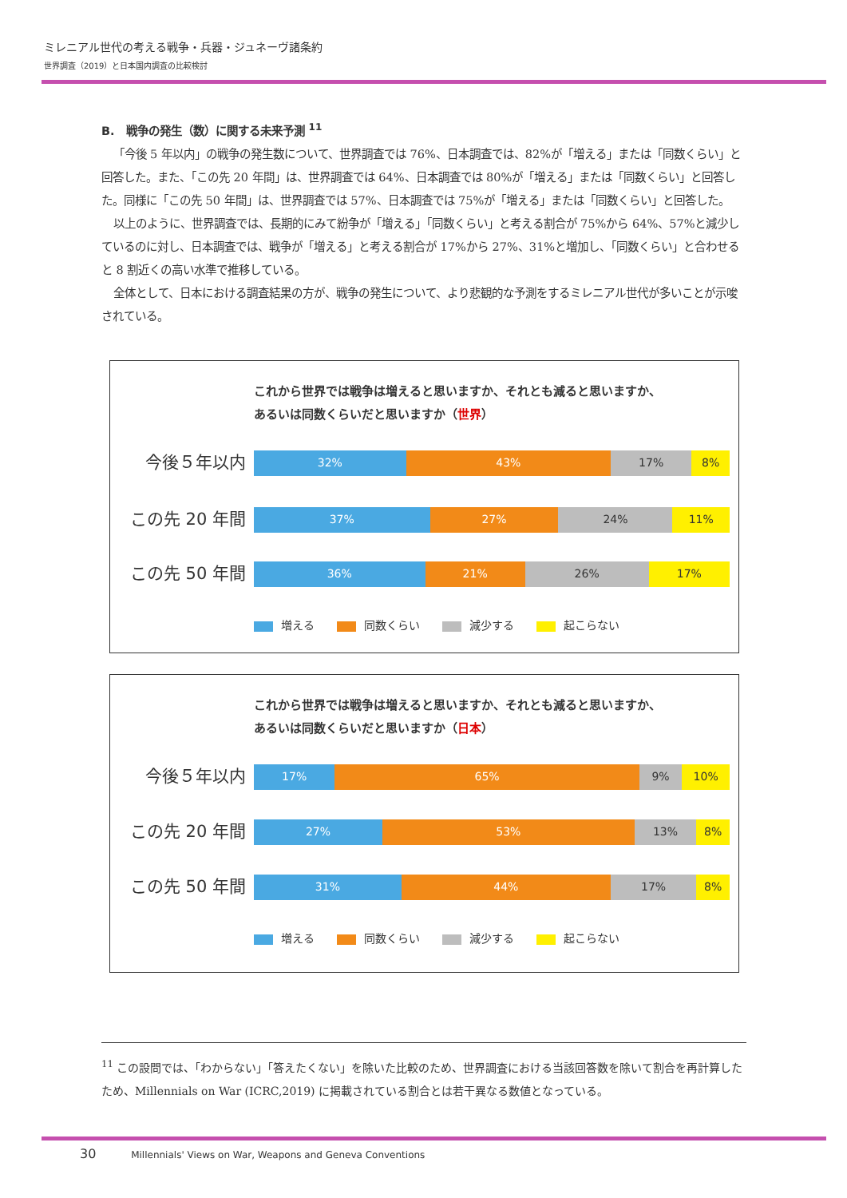ミレニアル世代の考える戦争・兵器・ジュネーヴ諸条約
世界調査（2019）と日本国内調査の比較検討
B.　戦争の発生（数）に関する未来予測 <sup>11</sup>
「今後 5 年以内」の戦争の発生数について、世界調査では 76%、日本調査では、82%が「増える」または「同数くらい」と回答した。また、「この先 20 年間」は、世界調査では 64%、日本調査では 80%が「増える」または「同数くらい」と回答した。同様に「この先 50 年間」は、世界調査では 57%、日本調査では 75%が「増える」または「同数くらい」と回答した。
以上のように、世界調査では、長期的にみて紛争が「増える」「同数くらい」と考える割合が 75%から 64%、57%と減少しているのに対し、日本調査では、戦争が「増える」と考える割合が 17%から 27%、31%と増加し、「同数くらい」と合わせると 8 割近くの高い水準で推移している。
全体として、日本における調査結果の方が、戦争の発生について、より悲観的な予測をするミレニアル世代が多いことが示唆されている。
これから世界では戦争は増えると思いますか、それとも減ると思いますか、あるいは同数くらいだと思いますか（世界）
今後５年以内
32% 43% 17% 8%
この先 20 年間
37% 27% 24% 11%
この先 50 年間
36% 21% 26% 17%
増える 同数くらい 減少する 起こらない
これから世界では戦争は増えると思いますか、それとも減ると思いますか、あるいは同数くらいだと思いますか（日本）
今後５年以内
17% 65% 9% 10%
この先 20 年間
27% 53% 13% 8%
この先 50 年間
31% 44% 17% 8%
増える 同数くらい 減少する 起こらない
<sup>11</sup> この設問では、「わからない」「答えたくない」を除いた比較のため、世界調査における当該回答数を除いて割合を再計算したため、Millennials on War (ICRC,2019) に掲載されている割合とは若干異なる数値となっている。
30 Millennials' Views on War, Weapons and Geneva Conventions